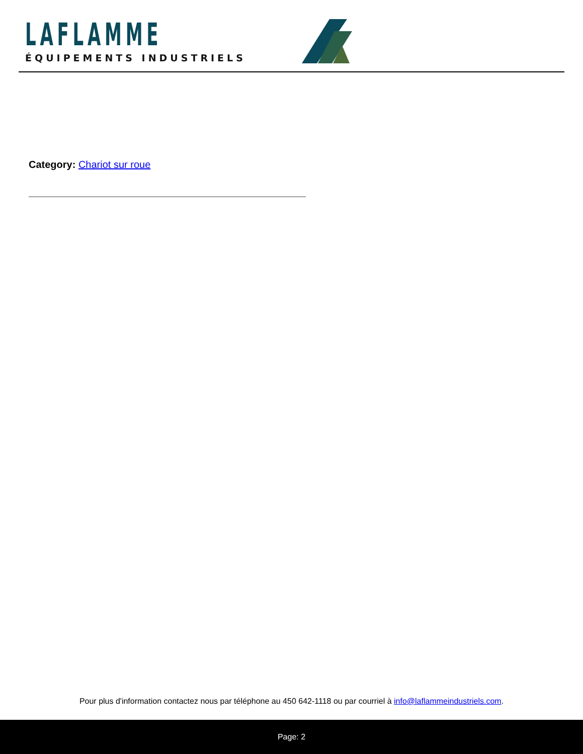LAFLAMME
ÉQUIPEMENTS INDUSTRIELS
Category: Chariot sur roue
Pour plus d'information contactez nous par téléphone au 450 642-1118 ou par courriel à info@laflammeindustriels.com.
Page: 2